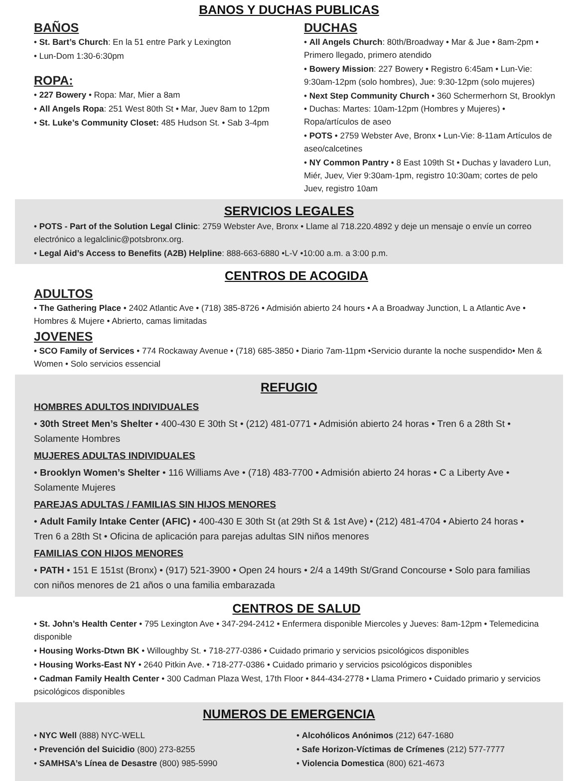BANOS Y DUCHAS PUBLICAS
BAÑOS
• St. Bart’s Church: En la 51 entre Park y Lexington
• Lun-Dom 1:30-6:30pm
ROPA:
• 227 Bowery • Ropa: Mar, Mier a 8am
• All Angels Ropa: 251 West 80th St • Mar, Juev 8am to 12pm
• St. Luke’s Community Closet: 485 Hudson St. • Sab 3-4pm
DUCHAS
• All Angels Church: 80th/Broadway • Mar & Jue • 8am-2pm • Primero llegado, primero atendido
• Bowery Mission: 227 Bowery • Registro 6:45am • Lun-Vie: 9:30am-12pm (solo hombres), Jue: 9:30-12pm (solo mujeres)
• Next Step Community Church • 360 Schermerhorn St, Brooklyn • Duchas: Martes: 10am-12pm (Hombres y Mujeres) • Ropa/artículos de aseo
• POTS • 2759 Webster Ave, Bronx • Lun-Vie: 8-11am Artículos de aseo/calcetines
• NY Common Pantry • 8 East 109th St • Duchas y lavadero Lun, Miér, Juev, Vier 9:30am-1pm, registro 10:30am; cortes de pelo Juev, registro 10am
SERVICIOS LEGALES
• POTS - Part of the Solution Legal Clinic: 2759 Webster Ave, Bronx • Llame al 718.220.4892 y deje un mensaje o envíe un correo electrónico a legalclinic@potsbronx.org.
• Legal Aid’s Access to Benefits (A2B) Helpline: 888-663-6880 •L-V •10:00 a.m. a 3:00 p.m.
CENTROS DE ACOGIDA
ADULTOS
• The Gathering Place • 2402 Atlantic Ave • (718) 385-8726 • Admisión abierto 24 hours • A a Broadway Junction, L a Atlantic Ave • Hombres & Mujere • Abrierto, camas limitadas
JOVENES
• SCO Family of Services • 774 Rockaway Avenue • (718) 685-3850 • Diario 7am-11pm •Servicio durante la noche suspendido• Men & Women • Solo servicios essencial
REFUGIO
HOMBRES ADULTOS INDIVIDUALES
• 30th Street Men’s Shelter • 400-430 E 30th St • (212) 481-0771 • Admisión abierto 24 horas • Tren 6 a 28th St • Solamente Hombres
MUJERES ADULTAS INDIVIDUALES
• Brooklyn Women’s Shelter • 116 Williams Ave • (718) 483-7700 • Admisión abierto 24 horas • C a Liberty Ave • Solamente Mujeres
PAREJAS ADULTAS / FAMILIAS SIN HIJOS MENORES
• Adult Family Intake Center (AFIC) • 400-430 E 30th St (at 29th St & 1st Ave) • (212) 481-4704 • Abierto 24 horas • Tren 6 a 28th St • Oficina de aplicación para parejas adultas SIN niños menores
FAMILIAS CON HIJOS MENORES
• PATH • 151 E 151st (Bronx) • (917) 521-3900 • Open 24 hours • 2/4 a 149th St/Grand Concourse • Solo para familias con niños menores de 21 años o una familia embarazada
CENTROS DE SALUD
• St. John’s Health Center • 795 Lexington Ave • 347-294-2412 • Enfermera disponible Miercoles y Jueves: 8am-12pm • Telemedicina disponible
• Housing Works-Dtwn BK • Willoughby St. • 718-277-0386 • Cuidado primario y servicios psicológicos disponibles
• Housing Works-East NY • 2640 Pitkin Ave. • 718-277-0386 • Cuidado primario y servicios psicológicos disponibles
• Cadman Family Health Center • 300 Cadman Plaza West, 17th Floor • 844-434-2778 • Llama Primero • Cuidado primario y servicios psicológicos disponibles
NUMEROS DE EMERGENCIA
• NYC Well (888) NYC-WELL
• Prevención del Suicidio (800) 273-8255
• SAMHSA’s Línea de Desastre (800) 985-5990
• Alcohólicos Anónimos (212) 647-1680
• Safe Horizon-Víctimas de Crímenes (212) 577-7777
• Violencia Domestica (800) 621-4673